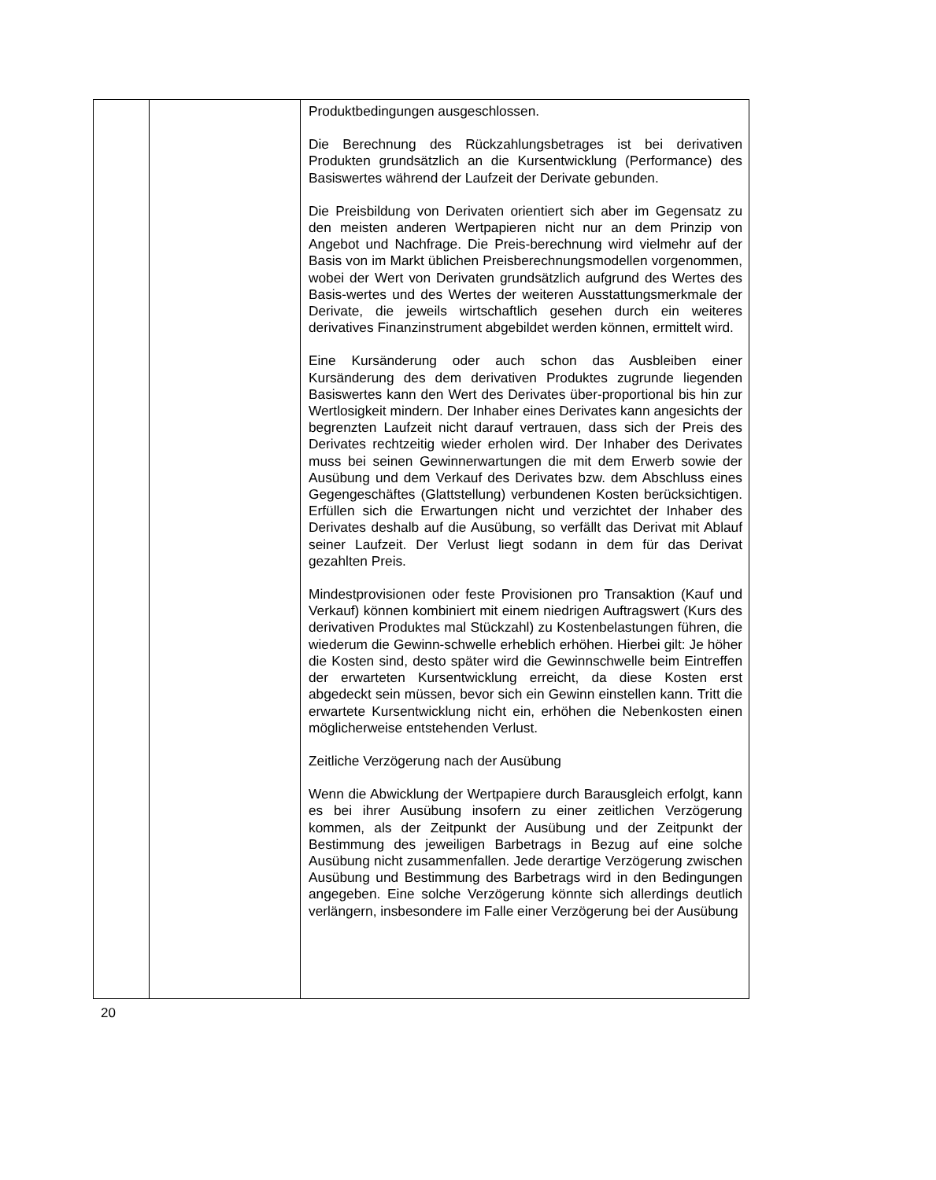| | | Produktbedingungen ausgeschlossen. Die Berechnung des Rückzahlungsbetrages ist bei derivativen Produkten grundsätzlich an die Kursentwicklung (Performance) des Basiswertes während der Laufzeit der Derivate gebunden. Die Preisbildung von Derivaten orientiert sich aber im Gegensatz zu den meisten anderen Wertpapieren nicht nur an dem Prinzip von Angebot und Nachfrage. Die Preis-berechnung wird vielmehr auf der Basis von im Markt üblichen Preisberechnungsmodellen vorgenommen, wobei der Wert von Derivaten grundsätzlich aufgrund des Wertes des Basis-wertes und des Wertes der weiteren Ausstattungsmerkmale der Derivate, die jeweils wirtschaftlich gesehen durch ein weiteres derivatives Finanzinstrument abgebildet werden können, ermittelt wird. Eine Kursänderung oder auch schon das Ausbleiben einer Kursänderung des dem derivativen Produktes zugrunde liegenden Basiswertes kann den Wert des Derivates über-proportional bis hin zur Wertlosigkeit mindern. Der Inhaber eines Derivates kann angesichts der begrenzten Laufzeit nicht darauf vertrauen, dass sich der Preis des Derivates rechtzeitig wieder erholen wird. Der Inhaber des Derivates muss bei seinen Gewinnerwartungen die mit dem Erwerb sowie der Ausübung und dem Verkauf des Derivates bzw. dem Abschluss eines Gegengeschäftes (Glattstellung) verbundenen Kosten berücksichtigen. Erfüllen sich die Erwartungen nicht und verzichtet der Inhaber des Derivates deshalb auf die Ausübung, so verfällt das Derivat mit Ablauf seiner Laufzeit. Der Verlust liegt sodann in dem für das Derivat gezahlten Preis. Mindestprovisionen oder feste Provisionen pro Transaktion (Kauf und Verkauf) können kombiniert mit einem niedrigen Auftragswert (Kurs des derivativen Produktes mal Stückzahl) zu Kostenbelastungen führen, die wiederum die Gewinn-schwelle erheblich erhöhen. Hierbei gilt: Je höher die Kosten sind, desto später wird die Gewinnschwelle beim Eintreffen der erwarteten Kursentwicklung erreicht, da diese Kosten erst abgedeckt sein müssen, bevor sich ein Gewinn einstellen kann. Tritt die erwartete Kursentwicklung nicht ein, erhöhen die Nebenkosten einen möglicherweise entstehenden Verlust. Zeitliche Verzögerung nach der Ausübung Wenn die Abwicklung der Wertpapiere durch Barausgleich erfolgt, kann es bei ihrer Ausübung insofern zu einer zeitlichen Verzögerung kommen, als der Zeitpunkt der Ausübung und der Zeitpunkt der Bestimmung des jeweiligen Barbetrags in Bezug auf eine solche Ausübung nicht zusammenfallen. Jede derartige Verzögerung zwischen Ausübung und Bestimmung des Barbetrags wird in den Bedingungen angegeben. Eine solche Verzögerung könnte sich allerdings deutlich verlängern, insbesondere im Falle einer Verzögerung bei der Ausübung |
20